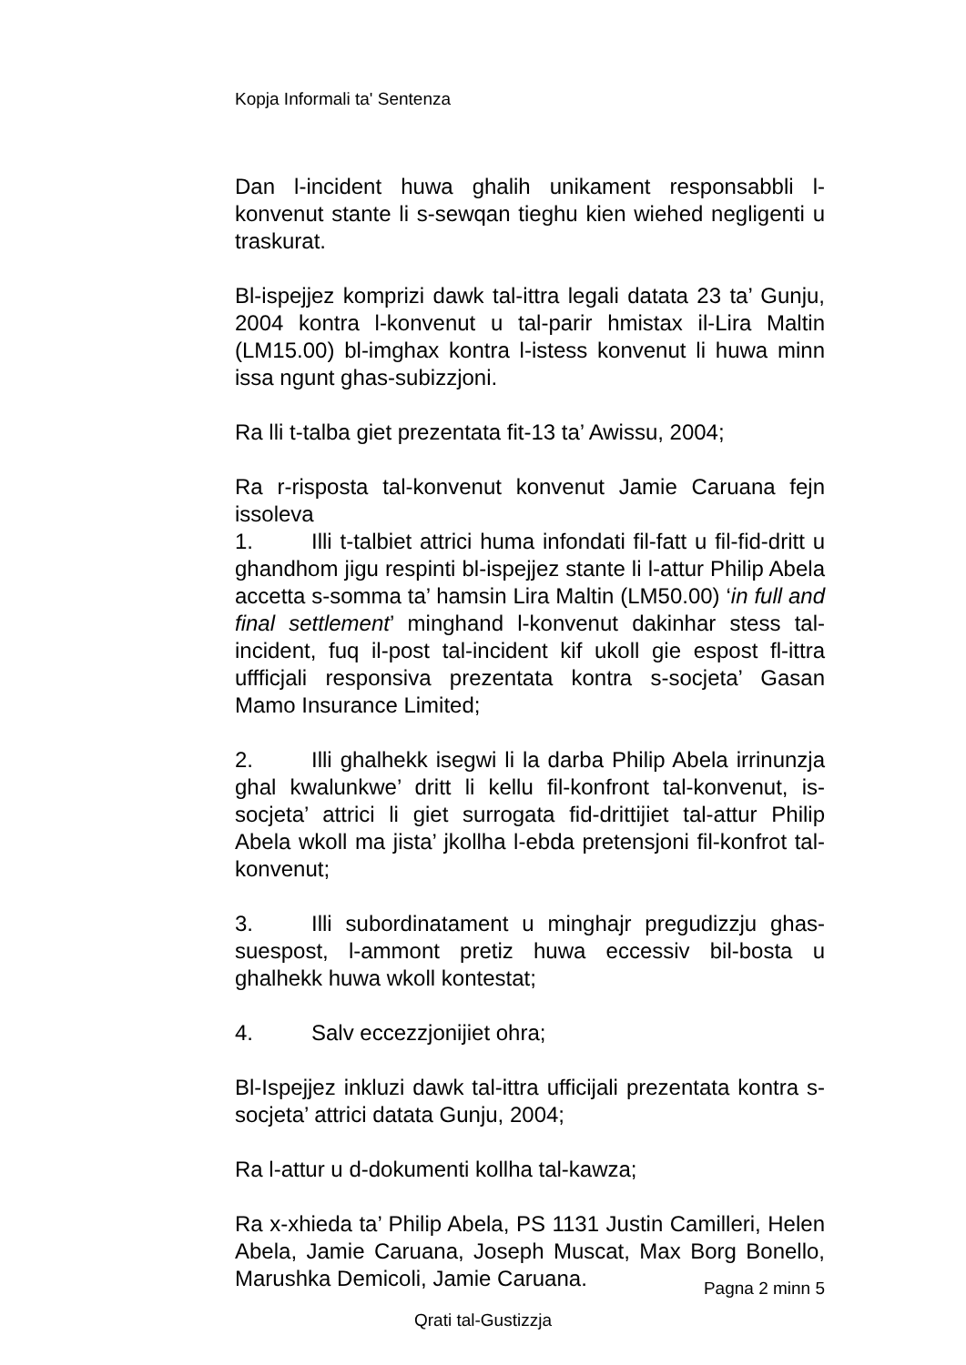Kopja Informali ta' Sentenza
Dan l-incident huwa ghalih unikament responsabbli l-konvenut stante li s-sewqan tieghu kien wiehed negligenti u traskurat.
Bl-ispejjez komprizi dawk tal-ittra legali datata 23 ta’ Gunju, 2004 kontra l-konvenut u tal-parir hmistax il-Lira Maltin (LM15.00) bl-imghax kontra l-istess konvenut li huwa minn issa ngunt ghas-subizzjoni.
Ra lli t-talba giet prezentata fit-13 ta’ Awissu, 2004;
Ra r-risposta tal-konvenut konvenut Jamie Caruana fejn issoleva
1. Illi t-talbiet attrici huma infondati fil-fatt u fil-fid-dritt u ghandhom jigu respinti bl-ispejjez stante li l-attur Philip Abela accetta s-somma ta’ hamsin Lira Maltin (LM50.00) ‘in full and final settlement’ minghand l-konvenut dakinhar stess tal-incident, fuq il-post tal-incident kif ukoll gie espost fl-ittra uffficjali responsiva prezentata kontra s-socjeta’ Gasan Mamo Insurance Limited;
2. Illi ghalhekk isegwi li la darba Philip Abela irrinunzja ghal kwalunkwe’ dritt li kellu fil-konfront tal-konvenut, is-socjeta’ attrici li giet surrogata fid-drittijiet tal-attur Philip Abela wkoll ma jista’ jkollha l-ebda pretensjoni fil-konfrot tal-konvenut;
3. Illi subordinatament u minghajr pregudizzju ghas-suespost, l-ammont pretiz huwa eccessiv bil-bosta u ghalhekk huwa wkoll kontestat;
4. Salv eccezzjonijiet ohra;
Bl-Ispejjez inkluzi dawk tal-ittra ufficijali prezentata kontra s-socjeta’ attrici datata Gunju, 2004;
Ra l-attur u d-dokumenti kollha tal-kawza;
Ra x-xhieda ta’ Philip Abela, PS 1131 Justin Camilleri, Helen Abela, Jamie Caruana, Joseph Muscat, Max Borg Bonello, Marushka Demicoli, Jamie Caruana.
Pagna 2 minn 5
Qrati tal-Gustizzja